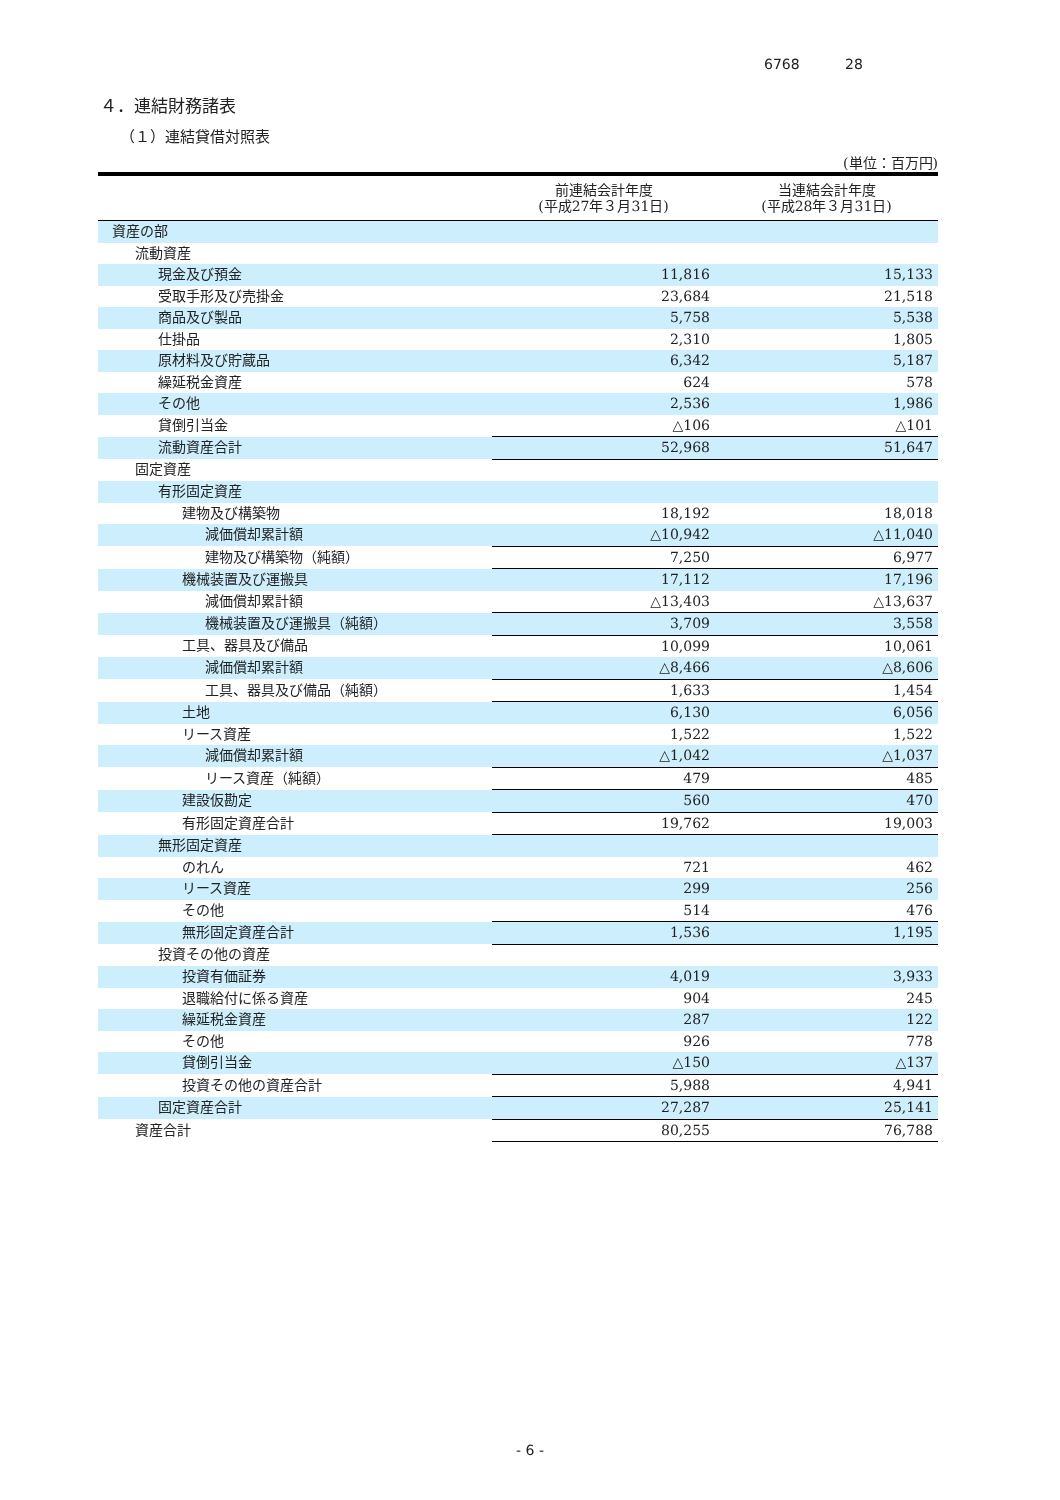6768 28
４．連結財務諸表
（１）連結貸借対照表
(単位：百万円)
| | 前連結会計年度 (平成27年３月31日) | 当連結会計年度 (平成28年３月31日) |
| --- | --- | --- |
| 資産の部 | | |
| 流動資産 | | |
| 現金及び預金 | 11,816 | 15,133 |
| 受取手形及び売掛金 | 23,684 | 21,518 |
| 商品及び製品 | 5,758 | 5,538 |
| 仕掛品 | 2,310 | 1,805 |
| 原材料及び貯蔵品 | 6,342 | 5,187 |
| 繰延税金資産 | 624 | 578 |
| その他 | 2,536 | 1,986 |
| 貸倒引当金 | △106 | △101 |
| 流動資産合計 | 52,968 | 51,647 |
| 固定資産 | | |
| 有形固定資産 | | |
| 建物及び構築物 | 18,192 | 18,018 |
| 減価償却累計額 | △10,942 | △11,040 |
| 建物及び構築物（純額） | 7,250 | 6,977 |
| 機械装置及び運搬具 | 17,112 | 17,196 |
| 減価償却累計額 | △13,403 | △13,637 |
| 機械装置及び運搬具（純額） | 3,709 | 3,558 |
| 工具、器具及び備品 | 10,099 | 10,061 |
| 減価償却累計額 | △8,466 | △8,606 |
| 工具、器具及び備品（純額） | 1,633 | 1,454 |
| 土地 | 6,130 | 6,056 |
| リース資産 | 1,522 | 1,522 |
| 減価償却累計額 | △1,042 | △1,037 |
| リース資産（純額） | 479 | 485 |
| 建設仮勘定 | 560 | 470 |
| 有形固定資産合計 | 19,762 | 19,003 |
| 無形固定資産 | | |
| のれん | 721 | 462 |
| リース資産 | 299 | 256 |
| その他 | 514 | 476 |
| 無形固定資産合計 | 1,536 | 1,195 |
| 投資その他の資産 | | |
| 投資有価証券 | 4,019 | 3,933 |
| 退職給付に係る資産 | 904 | 245 |
| 繰延税金資産 | 287 | 122 |
| その他 | 926 | 778 |
| 貸倒引当金 | △150 | △137 |
| 投資その他の資産合計 | 5,988 | 4,941 |
| 固定資産合計 | 27,287 | 25,141 |
| 資産合計 | 80,255 | 76,788 |
- 6 -